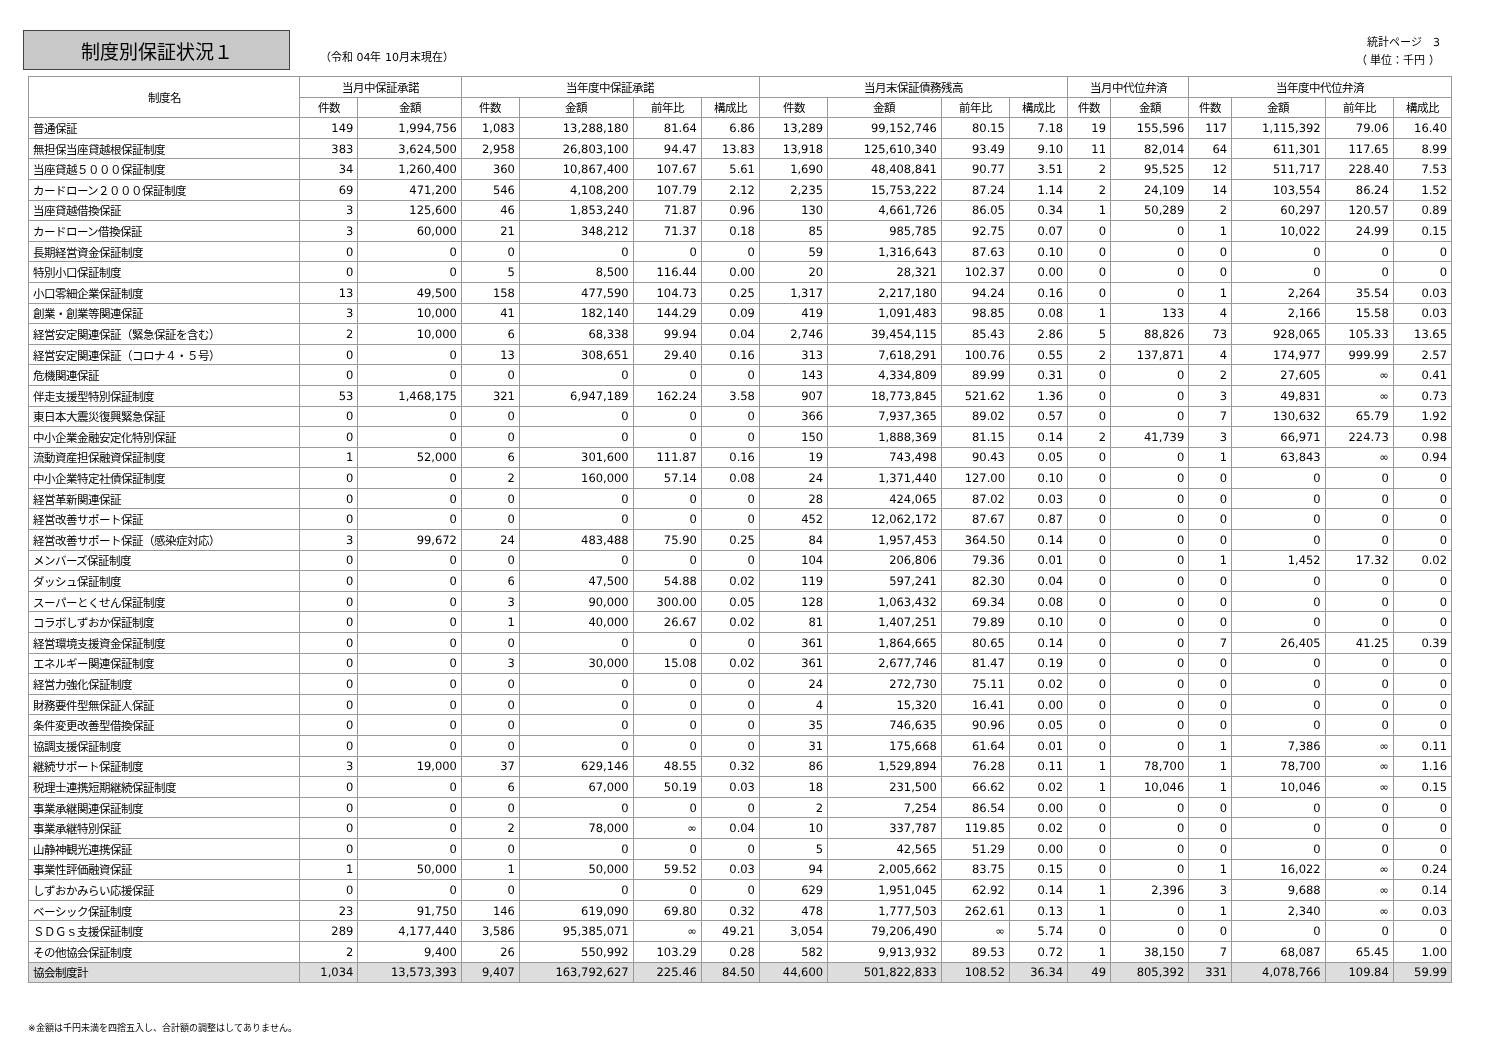制度別保証状況１
（令和 04年 10月末現在）
統計ページ　3
（ 単位：千円 ）
| 制度名 | 当月中保証承諾 | | 当年度中保証承諾 | | | | 当月末保証債務残高 | | | | 当月中代位弁済 | | 当年度中代位弁済 | | | |
| --- | --- | --- | --- | --- | --- | --- | --- | --- | --- | --- | --- | --- | --- | --- | --- | --- |
| | 件数 | 金額 | 件数 | 金額 | 前年比 | 構成比 | 件数 | 金額 | 前年比 | 構成比 | 件数 | 金額 | 件数 | 金額 | 前年比 | 構成比 |
| 普通保証 | 149 | 1,994,756 | 1,083 | 13,288,180 | 81.64 | 6.86 | 13,289 | 99,152,746 | 80.15 | 7.18 | 19 | 155,596 | 117 | 1,115,392 | 79.06 | 16.40 |
| 無担保当座貸越根保証制度 | 383 | 3,624,500 | 2,958 | 26,803,100 | 94.47 | 13.83 | 13,918 | 125,610,340 | 93.49 | 9.10 | 11 | 82,014 | 64 | 611,301 | 117.65 | 8.99 |
| 当座貸越５０００保証制度 | 34 | 1,260,400 | 360 | 10,867,400 | 107.67 | 5.61 | 1,690 | 48,408,841 | 90.77 | 3.51 | 2 | 95,525 | 12 | 511,717 | 228.40 | 7.53 |
| カードローン２０００保証制度 | 69 | 471,200 | 546 | 4,108,200 | 107.79 | 2.12 | 2,235 | 15,753,222 | 87.24 | 1.14 | 2 | 24,109 | 14 | 103,554 | 86.24 | 1.52 |
| 当座貸越借換保証 | 3 | 125,600 | 46 | 1,853,240 | 71.87 | 0.96 | 130 | 4,661,726 | 86.05 | 0.34 | 1 | 50,289 | 2 | 60,297 | 120.57 | 0.89 |
| カードローン借換保証 | 3 | 60,000 | 21 | 348,212 | 71.37 | 0.18 | 85 | 985,785 | 92.75 | 0.07 | 0 | 0 | 1 | 10,022 | 24.99 | 0.15 |
| 長期経営資金保証制度 | 0 | 0 | 0 | 0 | 0 | 0 | 59 | 1,316,643 | 87.63 | 0.10 | 0 | 0 | 0 | 0 | 0 | 0 |
| 特別小口保証制度 | 0 | 0 | 5 | 8,500 | 116.44 | 0.00 | 20 | 28,321 | 102.37 | 0.00 | 0 | 0 | 0 | 0 | 0 | 0 |
| 小口零細企業保証制度 | 13 | 49,500 | 158 | 477,590 | 104.73 | 0.25 | 1,317 | 2,217,180 | 94.24 | 0.16 | 0 | 0 | 1 | 2,264 | 35.54 | 0.03 |
| 創業・創業等関連保証 | 3 | 10,000 | 41 | 182,140 | 144.29 | 0.09 | 419 | 1,091,483 | 98.85 | 0.08 | 1 | 133 | 4 | 2,166 | 15.58 | 0.03 |
| 経営安定関連保証（緊急保証を含む） | 2 | 10,000 | 6 | 68,338 | 99.94 | 0.04 | 2,746 | 39,454,115 | 85.43 | 2.86 | 5 | 88,826 | 73 | 928,065 | 105.33 | 13.65 |
| 経営安定関連保証（コロナ４・５号） | 0 | 0 | 13 | 308,651 | 29.40 | 0.16 | 313 | 7,618,291 | 100.76 | 0.55 | 2 | 137,871 | 4 | 174,977 | 999.99 | 2.57 |
| 危機関連保証 | 0 | 0 | 0 | 0 | 0 | 0 | 143 | 4,334,809 | 89.99 | 0.31 | 0 | 0 | 2 | 27,605 | ∞ | 0.41 |
| 伴走支援型特別保証制度 | 53 | 1,468,175 | 321 | 6,947,189 | 162.24 | 3.58 | 907 | 18,773,845 | 521.62 | 1.36 | 0 | 0 | 3 | 49,831 | ∞ | 0.73 |
| 東日本大震災復興緊急保証 | 0 | 0 | 0 | 0 | 0 | 0 | 366 | 7,937,365 | 89.02 | 0.57 | 0 | 0 | 7 | 130,632 | 65.79 | 1.92 |
| 中小企業金融安定化特別保証 | 0 | 0 | 0 | 0 | 0 | 0 | 150 | 1,888,369 | 81.15 | 0.14 | 2 | 41,739 | 3 | 66,971 | 224.73 | 0.98 |
| 流動資産担保融資保証制度 | 1 | 52,000 | 6 | 301,600 | 111.87 | 0.16 | 19 | 743,498 | 90.43 | 0.05 | 0 | 0 | 1 | 63,843 | ∞ | 0.94 |
| 中小企業特定社債保証制度 | 0 | 0 | 2 | 160,000 | 57.14 | 0.08 | 24 | 1,371,440 | 127.00 | 0.10 | 0 | 0 | 0 | 0 | 0 | 0 |
| 経営革新関連保証 | 0 | 0 | 0 | 0 | 0 | 0 | 28 | 424,065 | 87.02 | 0.03 | 0 | 0 | 0 | 0 | 0 | 0 |
| 経営改善サポート保証 | 0 | 0 | 0 | 0 | 0 | 0 | 452 | 12,062,172 | 87.67 | 0.87 | 0 | 0 | 0 | 0 | 0 | 0 |
| 経営改善サポート保証（感染症対応） | 3 | 99,672 | 24 | 483,488 | 75.90 | 0.25 | 84 | 1,957,453 | 364.50 | 0.14 | 0 | 0 | 0 | 0 | 0 | 0 |
| メンバーズ保証制度 | 0 | 0 | 0 | 0 | 0 | 0 | 104 | 206,806 | 79.36 | 0.01 | 0 | 0 | 1 | 1,452 | 17.32 | 0.02 |
| ダッシュ保証制度 | 0 | 0 | 6 | 47,500 | 54.88 | 0.02 | 119 | 597,241 | 82.30 | 0.04 | 0 | 0 | 0 | 0 | 0 | 0 |
| スーパーとくせん保証制度 | 0 | 0 | 3 | 90,000 | 300.00 | 0.05 | 128 | 1,063,432 | 69.34 | 0.08 | 0 | 0 | 0 | 0 | 0 | 0 |
| コラボしずおか保証制度 | 0 | 0 | 1 | 40,000 | 26.67 | 0.02 | 81 | 1,407,251 | 79.89 | 0.10 | 0 | 0 | 0 | 0 | 0 | 0 |
| 経営環境支援資金保証制度 | 0 | 0 | 0 | 0 | 0 | 0 | 361 | 1,864,665 | 80.65 | 0.14 | 0 | 0 | 7 | 26,405 | 41.25 | 0.39 |
| エネルギー関連保証制度 | 0 | 0 | 3 | 30,000 | 15.08 | 0.02 | 361 | 2,677,746 | 81.47 | 0.19 | 0 | 0 | 0 | 0 | 0 | 0 |
| 経営力強化保証制度 | 0 | 0 | 0 | 0 | 0 | 0 | 24 | 272,730 | 75.11 | 0.02 | 0 | 0 | 0 | 0 | 0 | 0 |
| 財務要件型無保証人保証 | 0 | 0 | 0 | 0 | 0 | 0 | 4 | 15,320 | 16.41 | 0.00 | 0 | 0 | 0 | 0 | 0 | 0 |
| 条件変更改善型借換保証 | 0 | 0 | 0 | 0 | 0 | 0 | 35 | 746,635 | 90.96 | 0.05 | 0 | 0 | 0 | 0 | 0 | 0 |
| 協調支援保証制度 | 0 | 0 | 0 | 0 | 0 | 0 | 31 | 175,668 | 61.64 | 0.01 | 0 | 0 | 1 | 7,386 | ∞ | 0.11 |
| 継続サポート保証制度 | 3 | 19,000 | 37 | 629,146 | 48.55 | 0.32 | 86 | 1,529,894 | 76.28 | 0.11 | 1 | 78,700 | 1 | 78,700 | ∞ | 1.16 |
| 税理士連携短期継続保証制度 | 0 | 0 | 6 | 67,000 | 50.19 | 0.03 | 18 | 231,500 | 66.62 | 0.02 | 1 | 10,046 | 1 | 10,046 | ∞ | 0.15 |
| 事業承継関連保証制度 | 0 | 0 | 0 | 0 | 0 | 0 | 2 | 7,254 | 86.54 | 0.00 | 0 | 0 | 0 | 0 | 0 | 0 |
| 事業承継特別保証 | 0 | 0 | 2 | 78,000 | ∞ | 0.04 | 10 | 337,787 | 119.85 | 0.02 | 0 | 0 | 0 | 0 | 0 | 0 |
| 山静神観光連携保証 | 0 | 0 | 0 | 0 | 0 | 0 | 5 | 42,565 | 51.29 | 0.00 | 0 | 0 | 0 | 0 | 0 | 0 |
| 事業性評価融資保証 | 1 | 50,000 | 1 | 50,000 | 59.52 | 0.03 | 94 | 2,005,662 | 83.75 | 0.15 | 0 | 0 | 1 | 16,022 | ∞ | 0.24 |
| しずおかみらい応援保証 | 0 | 0 | 0 | 0 | 0 | 0 | 629 | 1,951,045 | 62.92 | 0.14 | 1 | 2,396 | 3 | 9,688 | ∞ | 0.14 |
| ベーシック保証制度 | 23 | 91,750 | 146 | 619,090 | 69.80 | 0.32 | 478 | 1,777,503 | 262.61 | 0.13 | 1 | 0 | 1 | 2,340 | ∞ | 0.03 |
| ＳＤＧｓ支援保証制度 | 289 | 4,177,440 | 3,586 | 95,385,071 | ∞ | 49.21 | 3,054 | 79,206,490 | ∞ | 5.74 | 0 | 0 | 0 | 0 | 0 | 0 |
| その他協会保証制度 | 2 | 9,400 | 26 | 550,992 | 103.29 | 0.28 | 582 | 9,913,932 | 89.53 | 0.72 | 1 | 38,150 | 7 | 68,087 | 65.45 | 1.00 |
| 協会制度計 | 1,034 | 13,573,393 | 9,407 | 163,792,627 | 225.46 | 84.50 | 44,600 | 501,822,833 | 108.52 | 36.34 | 49 | 805,392 | 331 | 4,078,766 | 109.84 | 59.99 |
※金額は千円未満を四捨五入し、合計額の調整はしてありません。